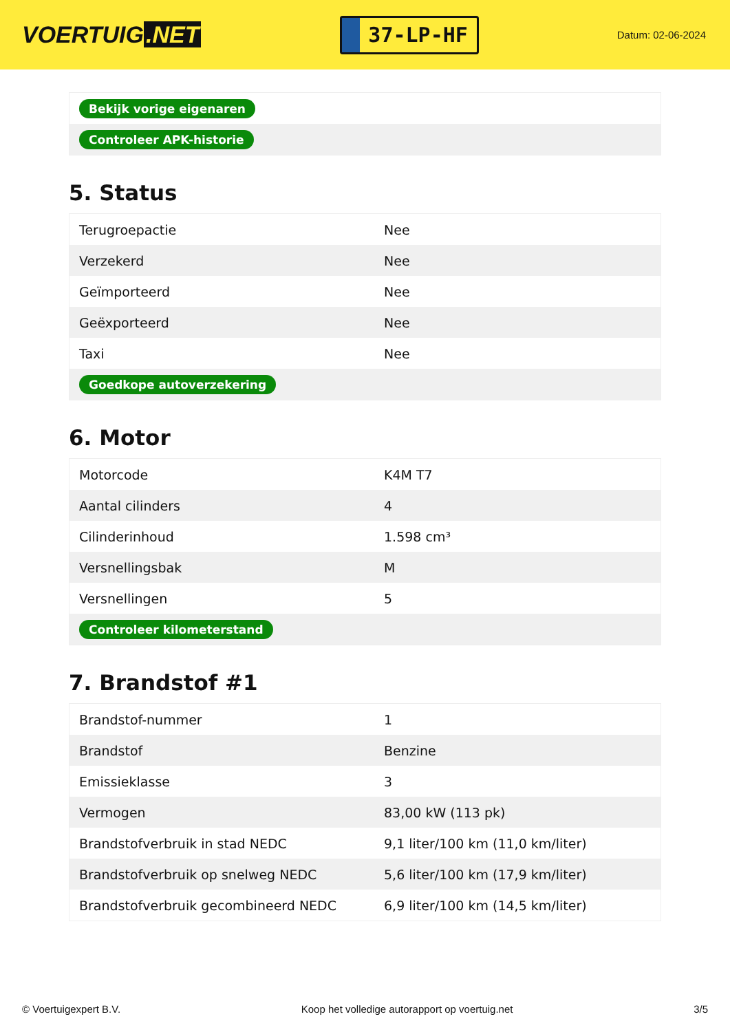VOERTUIG.NET
37-LP-HF
Datum: 02-06-2024
| Bekijk vorige eigenaren |
| Controleer APK-historie |
5. Status
| Terugroepactie | Nee |
| Verzekerd | Nee |
| Geïmporteerd | Nee |
| Geëxporteerd | Nee |
| Taxi | Nee |
| Goedkope autoverzekering | |
6. Motor
| Motorcode | K4M T7 |
| Aantal cilinders | 4 |
| Cilinderinhoud | 1.598 cm³ |
| Versnellingsbak | M |
| Versnellingen | 5 |
| Controleer kilometerstand | |
7. Brandstof #1
| Brandstof-nummer | 1 |
| Brandstof | Benzine |
| Emissieklasse | 3 |
| Vermogen | 83,00 kW (113 pk) |
| Brandstofverbruik in stad NEDC | 9,1 liter/100 km (11,0 km/liter) |
| Brandstofverbruik op snelweg NEDC | 5,6 liter/100 km (17,9 km/liter) |
| Brandstofverbruik gecombineerd NEDC | 6,9 liter/100 km (14,5 km/liter) |
© Voertuigexpert B.V. Koop het volledige autorapport op voertuig.net 3/5